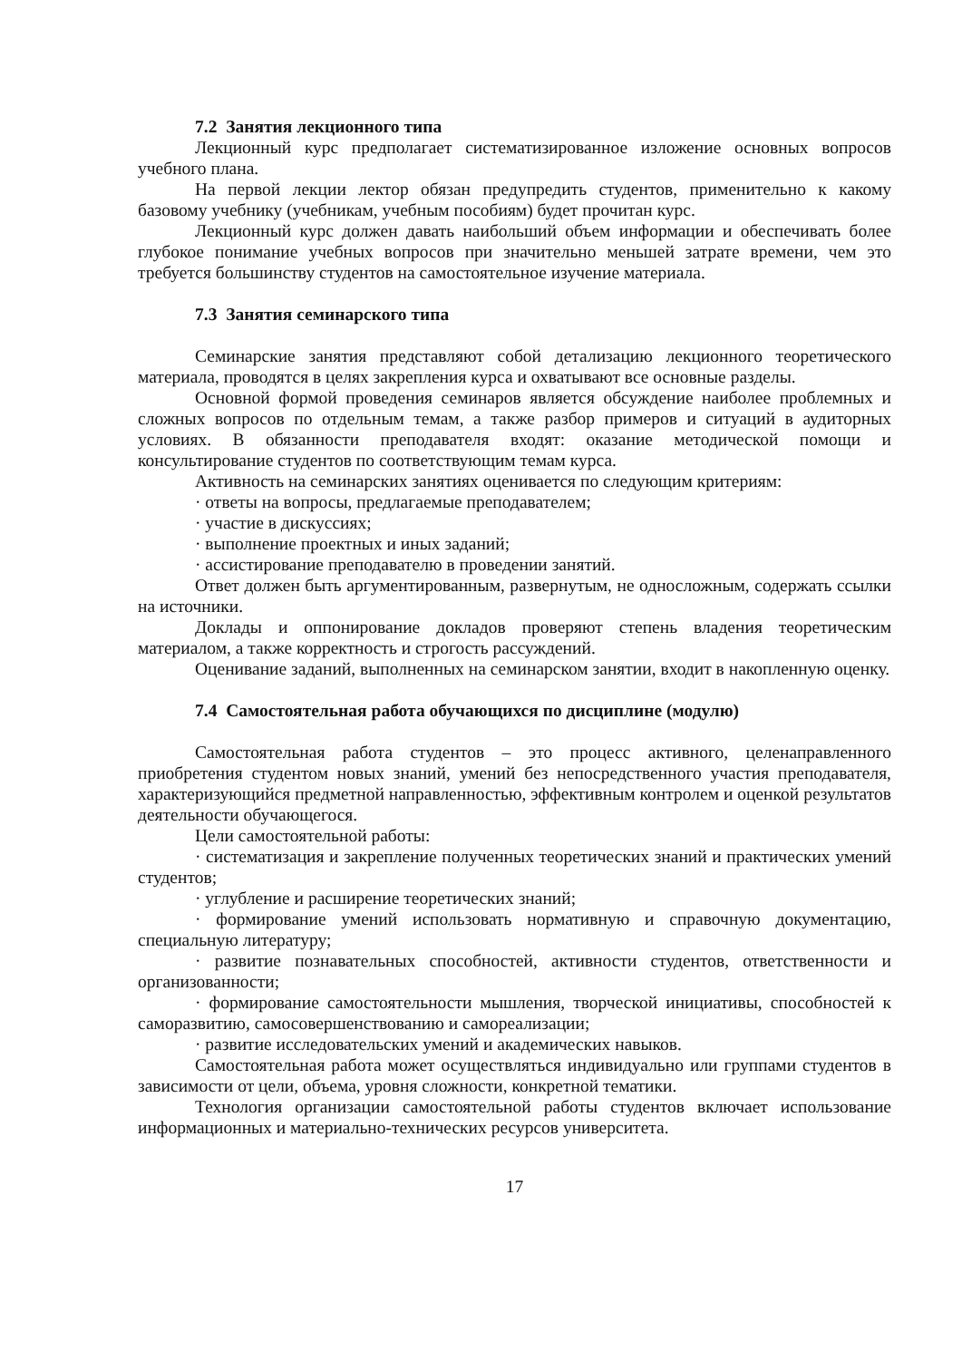7.2 Занятия лекционного типа
Лекционный курс предполагает систематизированное изложение основных вопросов учебного плана.
На первой лекции лектор обязан предупредить студентов, применительно к какому базовому учебнику (учебникам, учебным пособиям) будет прочитан курс.
Лекционный курс должен давать наибольший объем информации и обеспечивать более глубокое понимание учебных вопросов при значительно меньшей затрате времени, чем это требуется большинству студентов на самостоятельное изучение материала.
7.3 Занятия семинарского типа
Семинарские занятия представляют собой детализацию лекционного теоретического материала, проводятся в целях закрепления курса и охватывают все основные разделы.
Основной формой проведения семинаров является обсуждение наиболее проблемных и сложных вопросов по отдельным темам, а также разбор примеров и ситуаций в аудиторных условиях. В обязанности преподавателя входят: оказание методической помощи и консультирование студентов по соответствующим темам курса.
Активность на семинарских занятиях оценивается по следующим критериям:
· ответы на вопросы, предлагаемые преподавателем;
· участие в дискуссиях;
· выполнение проектных и иных заданий;
· ассистирование преподавателю в проведении занятий.
Ответ должен быть аргументированным, развернутым, не односложным, содержать ссылки на источники.
Доклады и оппонирование докладов проверяют степень владения теоретическим материалом, а также корректность и строгость рассуждений.
Оценивание заданий, выполненных на семинарском занятии, входит в накопленную оценку.
7.4 Самостоятельная работа обучающихся по дисциплине (модулю)
Самостоятельная работа студентов – это процесс активного, целенаправленного приобретения студентом новых знаний, умений без непосредственного участия преподавателя, характеризующийся предметной направленностью, эффективным контролем и оценкой результатов деятельности обучающегося.
Цели самостоятельной работы:
· систематизация и закрепление полученных теоретических знаний и практических умений студентов;
· углубление и расширение теоретических знаний;
· формирование умений использовать нормативную и справочную документацию, специальную литературу;
· развитие познавательных способностей, активности студентов, ответственности и организованности;
· формирование самостоятельности мышления, творческой инициативы, способностей к саморазвитию, самосовершенствованию и самореализации;
· развитие исследовательских умений и академических навыков.
Самостоятельная работа может осуществляться индивидуально или группами студентов в зависимости от цели, объема, уровня сложности, конкретной тематики.
Технология организации самостоятельной работы студентов включает использование информационных и материально-технических ресурсов университета.
17